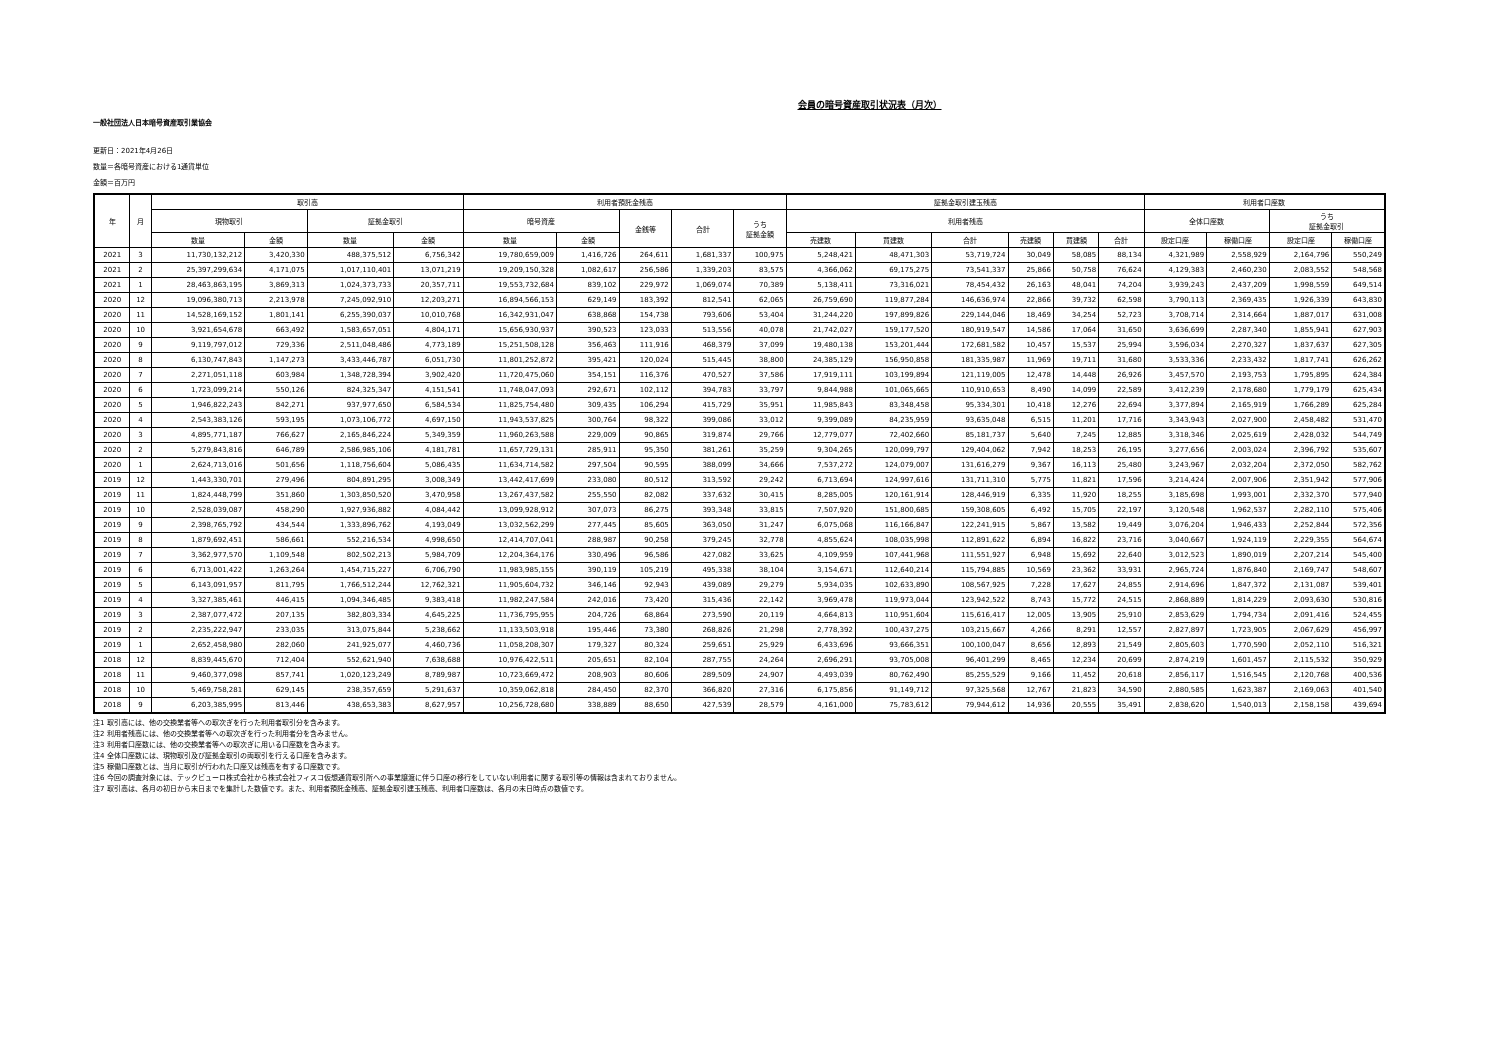会員の暗号資産取引状況表（月次）
一般社団法人日本暗号資産取引業協会
更新日：2021年4月26日
数量＝各暗号資産における1通貨単位
金額＝百万円
| 年 | 月 | 取引高 | | | | 利用者預託金残高 | | | | | 証拠金取引建玉残高 | | | | | | 利用者口座数 | | | |
| --- | --- | --- | --- | --- | --- | --- | --- | --- | --- | --- | --- | --- | --- | --- | --- | --- | --- | --- | --- | --- |
| | | 現物取引 | | 証拠金取引 | | 暗号資産 | | 金銭等 | 合計 | うち 証拠金額 | 利用者残高 | | | | | | 全体口座数 | | うち 証拠金取引 | |
| | | 数量 | 金額 | 数量 | 金額 | 数量 | 金額 | | | | 売建数 | 買建数 | 合計 | 売建額 | 買建額 | 合計 | 設定口座 | 稼働口座 | 設定口座 | 稼働口座 |
| 2021 | 3 | 11,730,132,212 | 3,420,330 | 488,375,512 | 6,756,342 | 19,780,659,009 | 1,416,726 | 264,611 | 1,681,337 | 100,975 | 5,248,421 | 48,471,303 | 53,719,724 | 30,049 | 58,085 | 88,134 | 4,321,989 | 2,558,929 | 2,164,796 | 550,249 |
| 2021 | 2 | 25,397,299,634 | 4,171,075 | 1,017,110,401 | 13,071,219 | 19,209,150,328 | 1,082,617 | 256,586 | 1,339,203 | 83,575 | 4,366,062 | 69,175,275 | 73,541,337 | 25,866 | 50,758 | 76,624 | 4,129,383 | 2,460,230 | 2,083,552 | 548,568 |
| 2021 | 1 | 28,463,863,195 | 3,869,313 | 1,024,373,733 | 20,357,711 | 19,553,732,684 | 839,102 | 229,972 | 1,069,074 | 70,389 | 5,138,411 | 73,316,021 | 78,454,432 | 26,163 | 48,041 | 74,204 | 3,939,243 | 2,437,209 | 1,998,559 | 649,514 |
| 2020 | 12 | 19,096,380,713 | 2,213,978 | 7,245,092,910 | 12,203,271 | 16,894,566,153 | 629,149 | 183,392 | 812,541 | 62,065 | 26,759,690 | 119,877,284 | 146,636,974 | 22,866 | 39,732 | 62,598 | 3,790,113 | 2,369,435 | 1,926,339 | 643,830 |
| 2020 | 11 | 14,528,169,152 | 1,801,141 | 6,255,390,037 | 10,010,768 | 16,342,931,047 | 638,868 | 154,738 | 793,606 | 53,404 | 31,244,220 | 197,899,826 | 229,144,046 | 18,469 | 34,254 | 52,723 | 3,708,714 | 2,314,664 | 1,887,017 | 631,008 |
| 2020 | 10 | 3,921,654,678 | 663,492 | 1,583,657,051 | 4,804,171 | 15,656,930,937 | 390,523 | 123,033 | 513,556 | 40,078 | 21,742,027 | 159,177,520 | 180,919,547 | 14,586 | 17,064 | 31,650 | 3,636,699 | 2,287,340 | 1,855,941 | 627,903 |
| 2020 | 9 | 9,119,797,012 | 729,336 | 2,511,048,486 | 4,773,189 | 15,251,508,128 | 356,463 | 111,916 | 468,379 | 37,099 | 19,480,138 | 153,201,444 | 172,681,582 | 10,457 | 15,537 | 25,994 | 3,596,034 | 2,270,327 | 1,837,637 | 627,305 |
| 2020 | 8 | 6,130,747,843 | 1,147,273 | 3,433,446,787 | 6,051,730 | 11,801,252,872 | 395,421 | 120,024 | 515,445 | 38,800 | 24,385,129 | 156,950,858 | 181,335,987 | 11,969 | 19,711 | 31,680 | 3,533,336 | 2,233,432 | 1,817,741 | 626,262 |
| 2020 | 7 | 2,271,051,118 | 603,984 | 1,348,728,394 | 3,902,420 | 11,720,475,060 | 354,151 | 116,376 | 470,527 | 37,586 | 17,919,111 | 103,199,894 | 121,119,005 | 12,478 | 14,448 | 26,926 | 3,457,570 | 2,193,753 | 1,795,895 | 624,384 |
| 2020 | 6 | 1,723,099,214 | 550,126 | 824,325,347 | 4,151,541 | 11,748,047,093 | 292,671 | 102,112 | 394,783 | 33,797 | 9,844,988 | 101,065,665 | 110,910,653 | 8,490 | 14,099 | 22,589 | 3,412,239 | 2,178,680 | 1,779,179 | 625,434 |
| 2020 | 5 | 1,946,822,243 | 842,271 | 937,977,650 | 6,584,534 | 11,825,754,480 | 309,435 | 106,294 | 415,729 | 35,951 | 11,985,843 | 83,348,458 | 95,334,301 | 10,418 | 12,276 | 22,694 | 3,377,894 | 2,165,919 | 1,766,289 | 625,284 |
| 2020 | 4 | 2,543,383,126 | 593,195 | 1,073,106,772 | 4,697,150 | 11,943,537,825 | 300,764 | 98,322 | 399,086 | 33,012 | 9,399,089 | 84,235,959 | 93,635,048 | 6,515 | 11,201 | 17,716 | 3,343,943 | 2,027,900 | 2,458,482 | 531,470 |
| 2020 | 3 | 4,895,771,187 | 766,627 | 2,165,846,224 | 5,349,359 | 11,960,263,588 | 229,009 | 90,865 | 319,874 | 29,766 | 12,779,077 | 72,402,660 | 85,181,737 | 5,640 | 7,245 | 12,885 | 3,318,346 | 2,025,619 | 2,428,032 | 544,749 |
| 2020 | 2 | 5,279,843,816 | 646,789 | 2,586,985,106 | 4,181,781 | 11,657,729,131 | 285,911 | 95,350 | 381,261 | 35,259 | 9,304,265 | 120,099,797 | 129,404,062 | 7,942 | 18,253 | 26,195 | 3,277,656 | 2,003,024 | 2,396,792 | 535,607 |
| 2020 | 1 | 2,624,713,016 | 501,656 | 1,118,756,604 | 5,086,435 | 11,634,714,582 | 297,504 | 90,595 | 388,099 | 34,666 | 7,537,272 | 124,079,007 | 131,616,279 | 9,367 | 16,113 | 25,480 | 3,243,967 | 2,032,204 | 2,372,050 | 582,762 |
| 2019 | 12 | 1,443,330,701 | 279,496 | 804,891,295 | 3,008,349 | 13,442,417,699 | 233,080 | 80,512 | 313,592 | 29,242 | 6,713,694 | 124,997,616 | 131,711,310 | 5,775 | 11,821 | 17,596 | 3,214,424 | 2,007,906 | 2,351,942 | 577,906 |
| 2019 | 11 | 1,824,448,799 | 351,860 | 1,303,850,520 | 3,470,958 | 13,267,437,582 | 255,550 | 82,082 | 337,632 | 30,415 | 8,285,005 | 120,161,914 | 128,446,919 | 6,335 | 11,920 | 18,255 | 3,185,698 | 1,993,001 | 2,332,370 | 577,940 |
| 2019 | 10 | 2,528,039,087 | 458,290 | 1,927,936,882 | 4,084,442 | 13,099,928,912 | 307,073 | 86,275 | 393,348 | 33,815 | 7,507,920 | 151,800,685 | 159,308,605 | 6,492 | 15,705 | 22,197 | 3,120,548 | 1,962,537 | 2,282,110 | 575,406 |
| 2019 | 9 | 2,398,765,792 | 434,544 | 1,333,896,762 | 4,193,049 | 13,032,562,299 | 277,445 | 85,605 | 363,050 | 31,247 | 6,075,068 | 116,166,847 | 122,241,915 | 5,867 | 13,582 | 19,449 | 3,076,204 | 1,946,433 | 2,252,844 | 572,356 |
| 2019 | 8 | 1,879,692,451 | 586,661 | 552,216,534 | 4,998,650 | 12,414,707,041 | 288,987 | 90,258 | 379,245 | 32,778 | 4,855,624 | 108,035,998 | 112,891,622 | 6,894 | 16,822 | 23,716 | 3,040,667 | 1,924,119 | 2,229,355 | 564,674 |
| 2019 | 7 | 3,362,977,570 | 1,109,548 | 802,502,213 | 5,984,709 | 12,204,364,176 | 330,496 | 96,586 | 427,082 | 33,625 | 4,109,959 | 107,441,968 | 111,551,927 | 6,948 | 15,692 | 22,640 | 3,012,523 | 1,890,019 | 2,207,214 | 545,400 |
| 2019 | 6 | 6,713,001,422 | 1,263,264 | 1,454,715,227 | 6,706,790 | 11,983,985,155 | 390,119 | 105,219 | 495,338 | 38,104 | 3,154,671 | 112,640,214 | 115,794,885 | 10,569 | 23,362 | 33,931 | 2,965,724 | 1,876,840 | 2,169,747 | 548,607 |
| 2019 | 5 | 6,143,091,957 | 811,795 | 1,766,512,244 | 12,762,321 | 11,905,604,732 | 346,146 | 92,943 | 439,089 | 29,279 | 5,934,035 | 102,633,890 | 108,567,925 | 7,228 | 17,627 | 24,855 | 2,914,696 | 1,847,372 | 2,131,087 | 539,401 |
| 2019 | 4 | 3,327,385,461 | 446,415 | 1,094,346,485 | 9,383,418 | 11,982,247,584 | 242,016 | 73,420 | 315,436 | 22,142 | 3,969,478 | 119,973,044 | 123,942,522 | 8,743 | 15,772 | 24,515 | 2,868,889 | 1,814,229 | 2,093,630 | 530,816 |
| 2019 | 3 | 2,387,077,472 | 207,135 | 382,803,334 | 4,645,225 | 11,736,795,955 | 204,726 | 68,864 | 273,590 | 20,119 | 4,664,813 | 110,951,604 | 115,616,417 | 12,005 | 13,905 | 25,910 | 2,853,629 | 1,794,734 | 2,091,416 | 524,455 |
| 2019 | 2 | 2,235,222,947 | 233,035 | 313,075,844 | 5,238,662 | 11,133,503,918 | 195,446 | 73,380 | 268,826 | 21,298 | 2,778,392 | 100,437,275 | 103,215,667 | 4,266 | 8,291 | 12,557 | 2,827,897 | 1,723,905 | 2,067,629 | 456,997 |
| 2019 | 1 | 2,652,458,980 | 282,060 | 241,925,077 | 4,460,736 | 11,058,208,307 | 179,327 | 80,324 | 259,651 | 25,929 | 6,433,696 | 93,666,351 | 100,100,047 | 8,656 | 12,893 | 21,549 | 2,805,603 | 1,770,590 | 2,052,110 | 516,321 |
| 2018 | 12 | 8,839,445,670 | 712,404 | 552,621,940 | 7,638,688 | 10,976,422,511 | 205,651 | 82,104 | 287,755 | 24,264 | 2,696,291 | 93,705,008 | 96,401,299 | 8,465 | 12,234 | 20,699 | 2,874,219 | 1,601,457 | 2,115,532 | 350,929 |
| 2018 | 11 | 9,460,377,098 | 857,741 | 1,020,123,249 | 8,789,987 | 10,723,669,472 | 208,903 | 80,606 | 289,509 | 24,907 | 4,493,039 | 80,762,490 | 85,255,529 | 9,166 | 11,452 | 20,618 | 2,856,117 | 1,516,545 | 2,120,768 | 400,536 |
| 2018 | 10 | 5,469,758,281 | 629,145 | 238,357,659 | 5,291,637 | 10,359,062,818 | 284,450 | 82,370 | 366,820 | 27,316 | 6,175,856 | 91,149,712 | 97,325,568 | 12,767 | 21,823 | 34,590 | 2,880,585 | 1,623,387 | 2,169,063 | 401,540 |
| 2018 | 9 | 6,203,385,995 | 813,446 | 438,653,383 | 8,627,957 | 10,256,728,680 | 338,889 | 88,650 | 427,539 | 28,579 | 4,161,000 | 75,783,612 | 79,944,612 | 14,936 | 20,555 | 35,491 | 2,838,620 | 1,540,013 | 2,158,158 | 439,694 |
注1 取引高には、他の交換業者等への取次ぎを行った利用者取引分を含みます。
注2 利用者残高には、他の交換業者等への取次ぎを行った利用者分を含みません。
注3 利用者口座数には、他の交換業者等への取次ぎに用いる口座数を含みます。
注4 全体口座数には、現物取引及び証拠金取引の両取引を行える口座を含みます。
注5 稼働口座数とは、当月に取引が行われた口座又は残高を有する口座数です。
注6 今回の調査対象には、テックビューロ株式会社から株式会社フィスコ仮想通貨取引所への事業譲渡に伴う口座の移行をしていない利用者に関する取引等の情報は含まれておりません。
注7 取引高は、各月の初日から末日までを集計した数値です。また、利用者預託金残高、証拠金取引建玉残高、利用者口座数は、各月の末日時点の数値です。